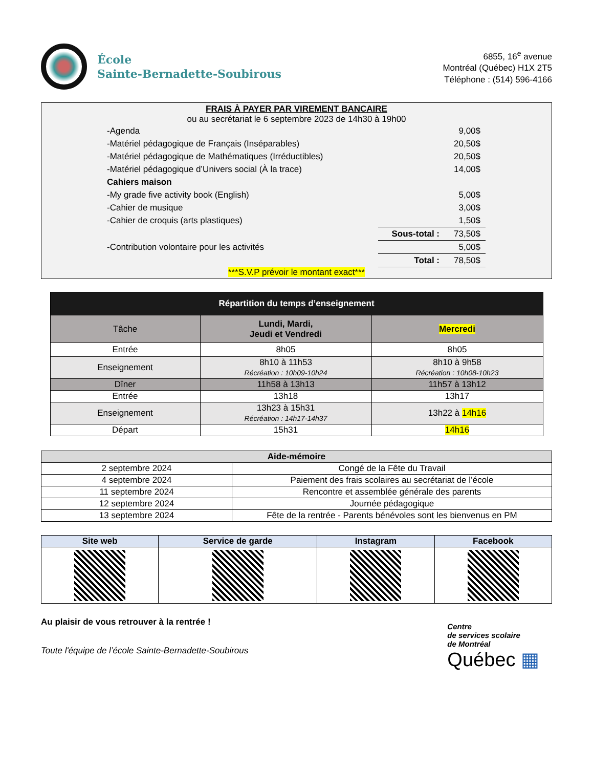École
Sainte-Bernadette-Soubirous
6855, 16<sup>e</sup> avenue
Montréal (Québec) H1X 2T5
Téléphone : (514) 596-4166
FRAIS À PAYER PAR VIREMENT BANCAIRE
ou au secrétariat le 6 septembre 2023 de 14h30 à 19h00
| -Agenda | | 9,00$ |
| -Matériel pédagogique de Français (Inséparables) | | 20,50$ |
| -Matériel pédagogique de Mathématiques (Irréductibles) | | 20,50$ |
| -Matériel pédagogique d’Univers social (À la trace) | | 14,00$ |
| Cahiers maison | | |
| -My grade five activity book (English) | | 5,00$ |
| -Cahier de musique | | 3,00$ |
| -Cahier de croquis (arts plastiques) | | 1,50$ |
| | Sous-total : | 73,50$ |
| -Contribution volontaire pour les activités | | 5,00$ |
| | Total : | 78,50$ |
***S.V.P prévoir le montant exact***
| Répartition du temps d’enseignement | | |
| --- | --- | --- |
| Tâche | Lundi, Mardi, Jeudi et Vendredi | Mercredi |
| Entrée | 8h05 | 8h05 |
| Enseignement | 8h10 à 11h53 Récréation : 10h09-10h24 | 8h10 à 9h58 Récréation : 10h08-10h23 |
| Dîner | 11h58 à 13h13 | 11h57 à 13h12 |
| Entrée | 13h18 | 13h17 |
| Enseignement | 13h23 à 15h31 Récréation : 14h17-14h37 | 13h22 à 14h16 |
| Départ | 15h31 | 14h16 |
| Aide-mémoire | |
| --- | --- |
| 2 septembre 2024 | Congé de la Fête du Travail |
| 4 septembre 2024 | Paiement des frais scolaires au secrétariat de l’école |
| 11 septembre 2024 | Rencontre et assemblée générale des parents |
| 12 septembre 2024 | Journée pédagogique |
| 13 septembre 2024 | Fête de la rentrée - Parents bénévoles sont les bienvenus en PM |
| Site web | Service de garde | Instagram | Facebook |
| --- | --- | --- | --- |
Au plaisir de vous retrouver à la rentrée !
Toute l'équipe de l’école Sainte-Bernadette-Soubirous
Centre
de services scolaire
de Montréal
Québec ▦